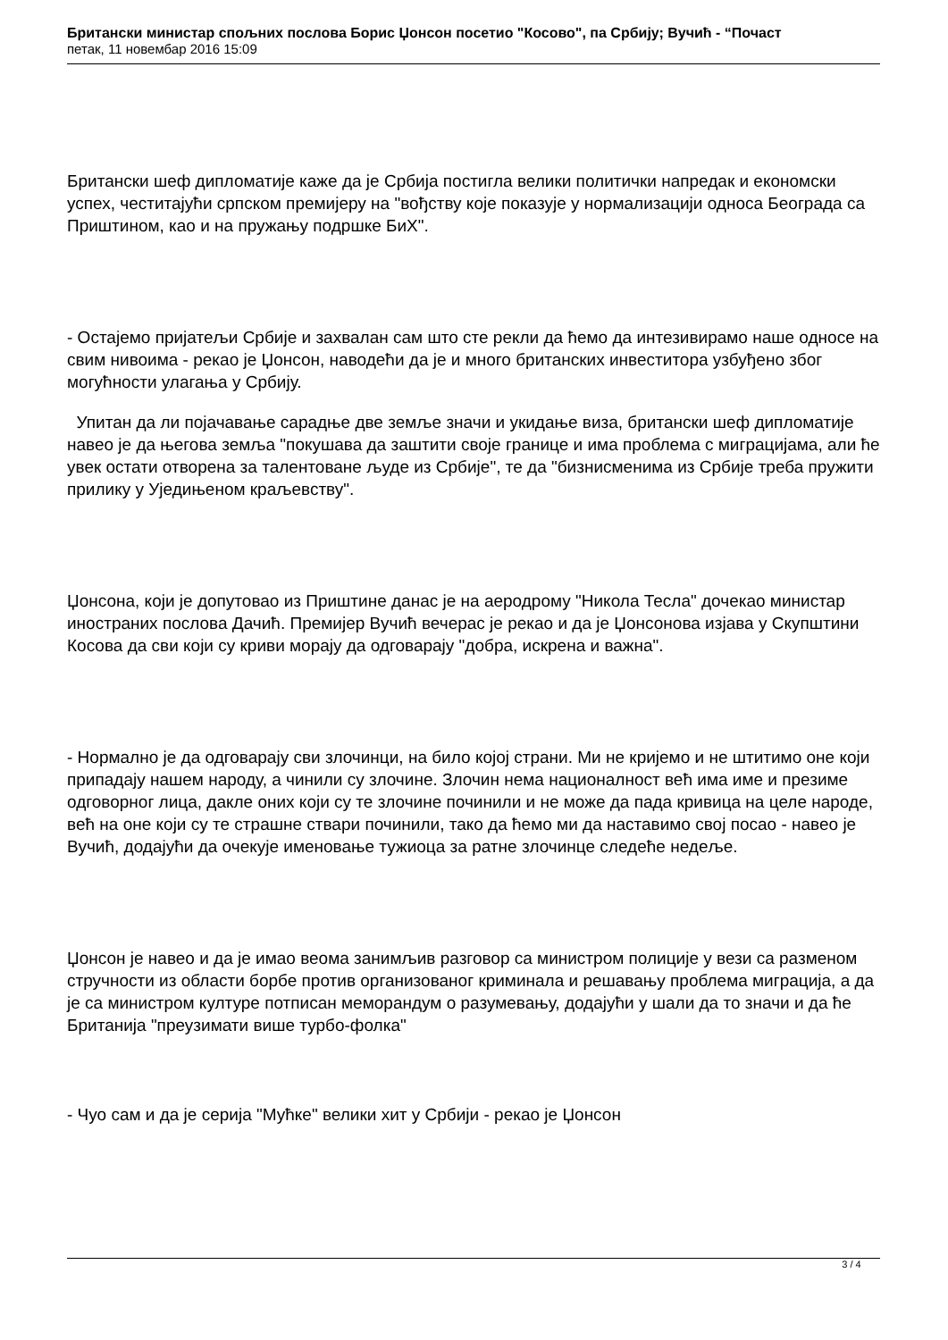Британски министар спољних послова Борис Џонсон посетио "Косово", па Србију; Вучић - “Почаст
петак, 11 новембар 2016 15:09
Британски шеф дипломатије каже да је Србија постигла велики политички напредак и економски успех, честитајући српском премијеру на "вођству које показује у нормализацији односа Београда са Приштином, као и на пружању подршке БиХ".
- Остајемо пријатељи Србије и захвалан сам што сте рекли да ћемо да интезивирамо наше односе на свим нивоима - рекао је Џонсон, наводећи да је и много британских инвеститора узбуђено због могућности улагања у Србију.
Упитан да ли појачавање сарадње две земље значи и укидање виза, британски шеф дипломатије навео је да његова земља "покушава да заштити своје границе и има проблема с миграцијама, али ће увек остати отворена за талентоване људе из Србије", те да "бизнисменима из Србије треба пружити прилику у Уједињеном краљевству".
Џонсона, који је допутовао из Приштине данас је на аеродрому "Никола Тесла" дочекао министар иностраних послова Дачић. Премијер Вучић вечерас је рекао и да је Џонсонова изјава у Скупштини Косова да сви који су криви морају да одговарају "добра, искрена и важна".
- Нормално је да одговарају сви злочинци, на било којој страни. Ми не кријемо и не штитимо оне који припадају нашем народу, а чинили су злочине. Злочин нема националност већ има име и презиме одговорног лица, дакле оних који су те злочине починили и не може да пада кривица на целе народе, већ на оне који су те страшне ствари починили, тако да ћемо ми да наставимо свој посао - навео је Вучић, додајући да очекује именовање тужиоца за ратне злочинце следеће недеље.
Џонсон је навео и да је имао веома занимљив разговор са министром полиције у вези са разменом стручности из области борбе против организованог криминала и решавању проблема миграција, а да је са министром културе потписан меморандум о разумевању, додајући у шали да то значи и да ће Британија "преузимати више турбо-фолка"
- Чуо сам и да је серија "Мућке" велики хит у Србији - рекао је Џонсон
3 / 4